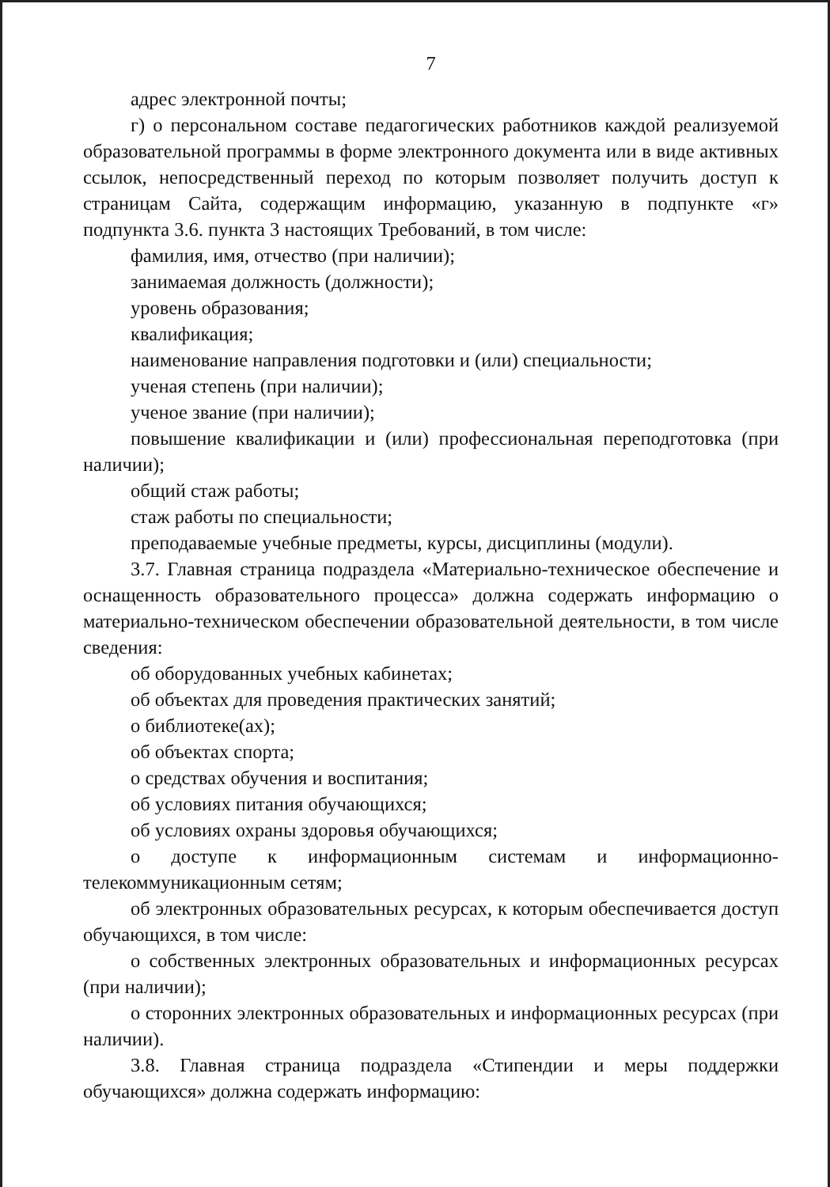7
адрес электронной почты;
г) о персональном составе педагогических работников каждой реализуемой образовательной программы в форме электронного документа или в виде активных ссылок, непосредственный переход по которым позволяет получить доступ к страницам Сайта, содержащим информацию, указанную в подпункте «г» подпункта 3.6. пункта 3 настоящих Требований, в том числе:
фамилия, имя, отчество (при наличии);
занимаемая должность (должности);
уровень образования;
квалификация;
наименование направления подготовки и (или) специальности;
ученая степень (при наличии);
ученое звание (при наличии);
повышение квалификации и (или) профессиональная переподготовка (при наличии);
общий стаж работы;
стаж работы по специальности;
преподаваемые учебные предметы, курсы, дисциплины (модули).
3.7. Главная страница подраздела «Материально-техническое обеспечение и оснащенность образовательного процесса» должна содержать информацию о материально-техническом обеспечении образовательной деятельности, в том числе сведения:
об оборудованных учебных кабинетах;
об объектах для проведения практических занятий;
о библиотеке(ах);
об объектах спорта;
о средствах обучения и воспитания;
об условиях питания обучающихся;
об условиях охраны здоровья обучающихся;
о доступе к информационным системам и информационно-телекоммуникационным сетям;
об электронных образовательных ресурсах, к которым обеспечивается доступ обучающихся, в том числе:
о собственных электронных образовательных и информационных ресурсах (при наличии);
о сторонних электронных образовательных и информационных ресурсах (при наличии).
3.8. Главная страница подраздела «Стипендии и меры поддержки обучающихся» должна содержать информацию: